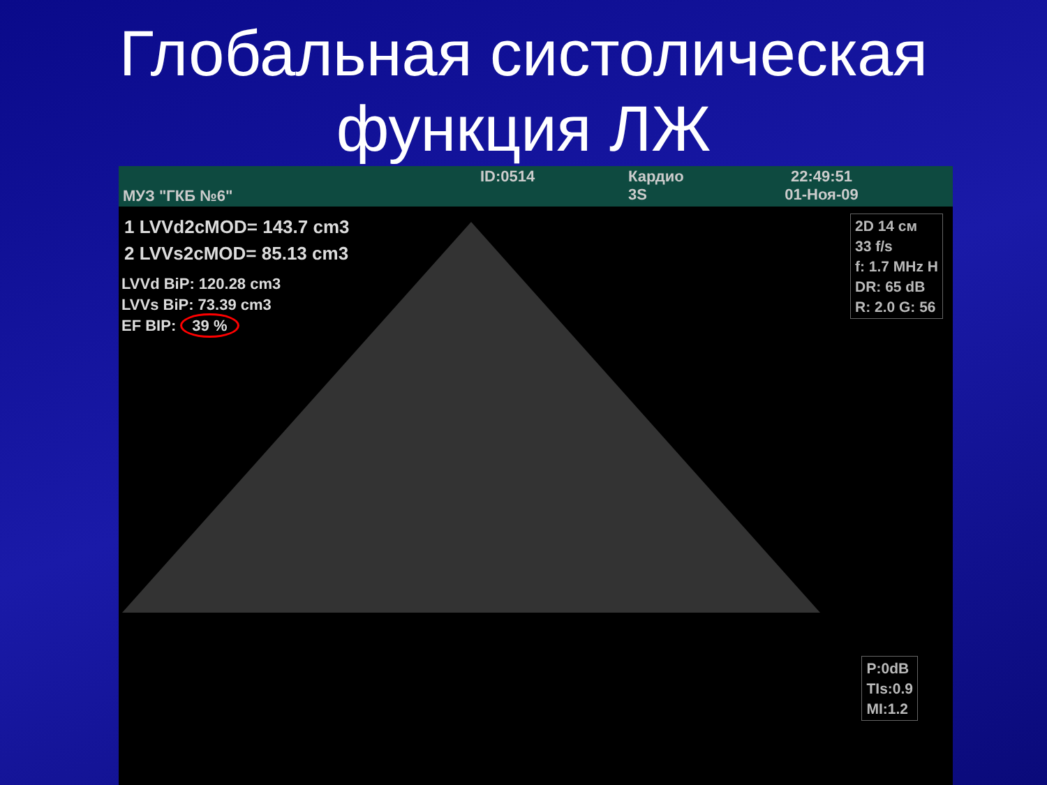Глобальная систолическая
функция ЛЖ
МУЗ "ГКБ №6"
ID:0514 Кардио
3S
22:49:51
01-Ноя-09
1 LVVd2cMOD= 143.7 cm3
2 LVVs2cMOD= 85.13 cm3
LVVd BiP: 120.28 cm3
LVVs BiP: 73.39 cm3
EF BIP: 39 %
2D 14 см
33 f/s
f: 1.7 MHz H
DR: 65 dB
R: 2.0 G: 56
P:0dB
TIs:0.9
MI:1.2